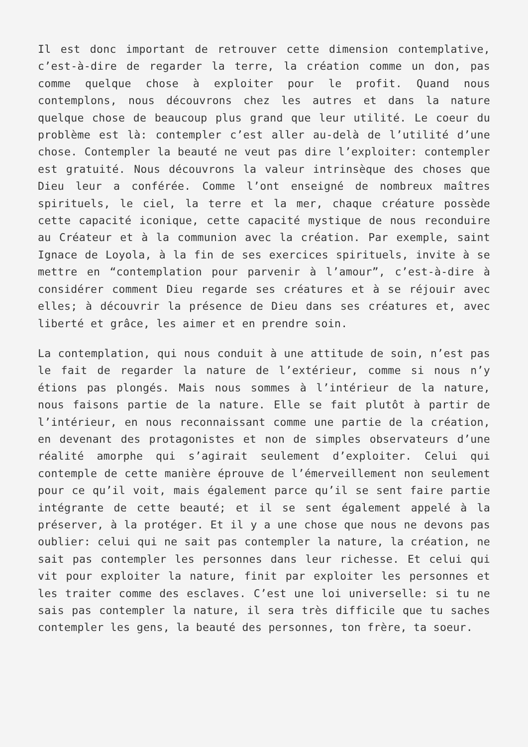Il est donc important de retrouver cette dimension contemplative, c’est-à-dire de regarder la terre, la création comme un don, pas comme quelque chose à exploiter pour le profit. Quand nous contemplons, nous découvrons chez les autres et dans la nature quelque chose de beaucoup plus grand que leur utilité. Le coeur du problème est là: contempler c’est aller au-delà de l’utilité d’une chose. Contempler la beauté ne veut pas dire l’exploiter: contempler est gratuité. Nous découvrons la valeur intrinsèque des choses que Dieu leur a conférée. Comme l’ont enseigné de nombreux maîtres spirituels, le ciel, la terre et la mer, chaque créature possède cette capacité iconique, cette capacité mystique de nous reconduire au Créateur et à la communion avec la création. Par exemple, saint Ignace de Loyola, à la fin de ses exercices spirituels, invite à se mettre en “contemplation pour parvenir à l’amour”, c’est-à-dire à considérer comment Dieu regarde ses créatures et à se réjouir avec elles; à découvrir la présence de Dieu dans ses créatures et, avec liberté et grâce, les aimer et en prendre soin.
La contemplation, qui nous conduit à une attitude de soin, n’est pas le fait de regarder la nature de l’extérieur, comme si nous n’y étions pas plongés. Mais nous sommes à l’intérieur de la nature, nous faisons partie de la nature. Elle se fait plutôt à partir de l’intérieur, en nous reconnaissant comme une partie de la création, en devenant des protagonistes et non de simples observateurs d’une réalité amorphe qui s’agirait seulement d’exploiter. Celui qui contemple de cette manière éprouve de l’émerveillement non seulement pour ce qu’il voit, mais également parce qu’il se sent faire partie intégrante de cette beauté; et il se sent également appelé à la préserver, à la protéger. Et il y a une chose que nous ne devons pas oublier: celui qui ne sait pas contempler la nature, la création, ne sait pas contempler les personnes dans leur richesse. Et celui qui vit pour exploiter la nature, finit par exploiter les personnes et les traiter comme des esclaves. C’est une loi universelle: si tu ne sais pas contempler la nature, il sera très difficile que tu saches contempler les gens, la beauté des personnes, ton frère, ta soeur.